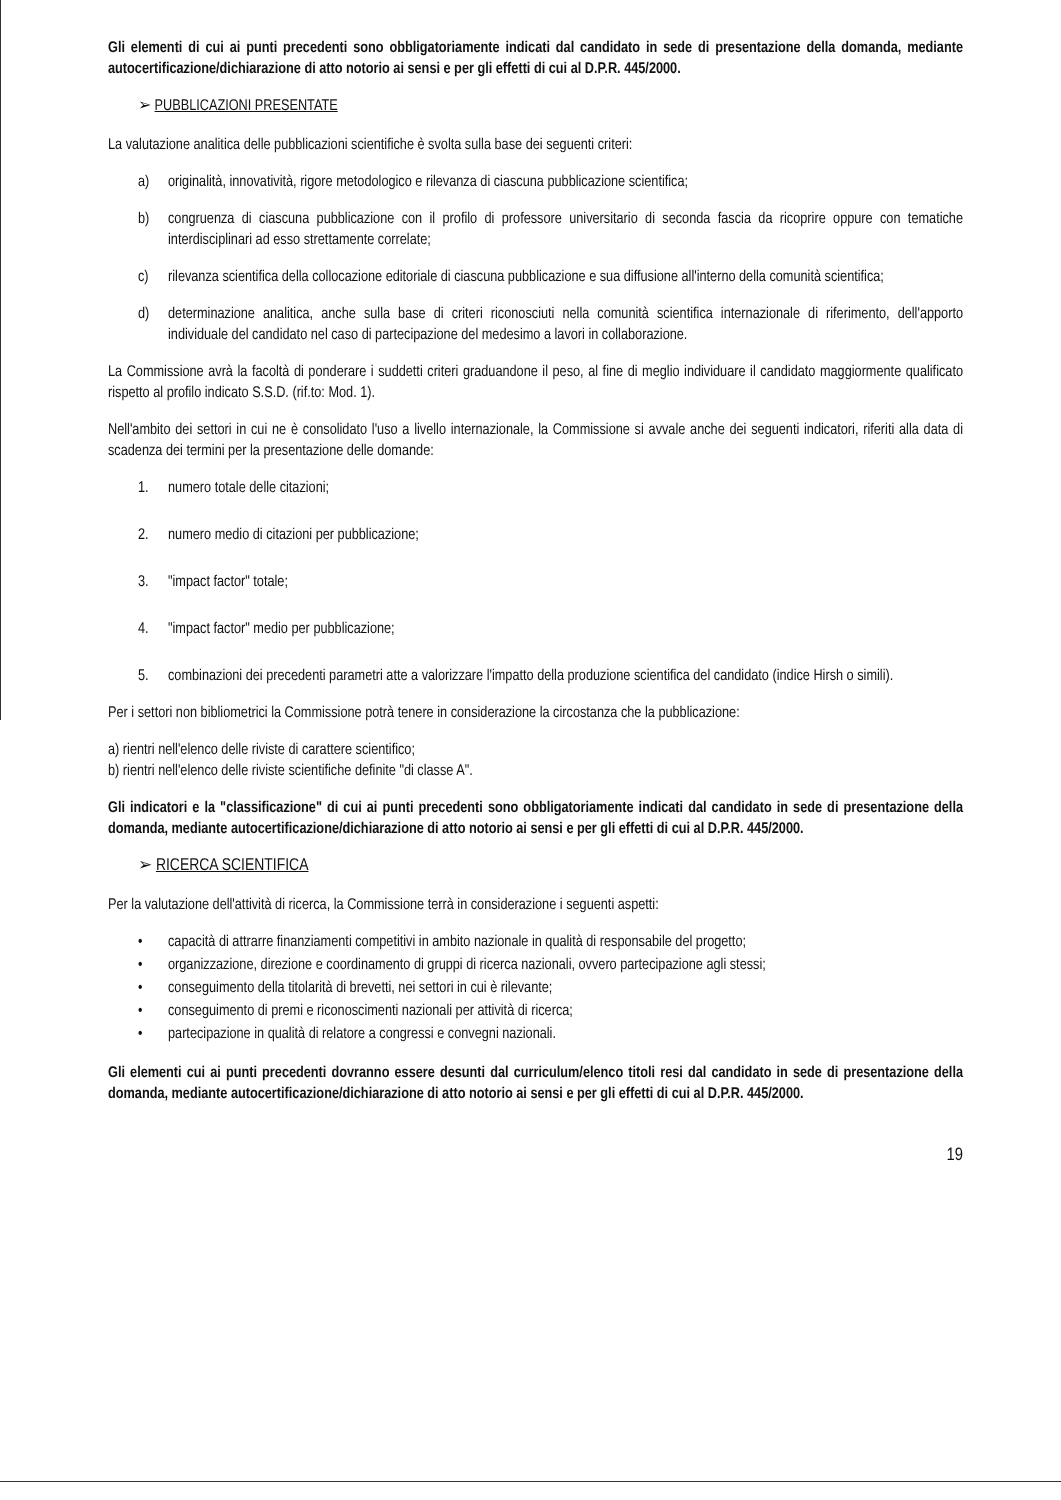Gli elementi di cui ai punti precedenti sono obbligatoriamente indicati dal candidato in sede di presentazione della domanda, mediante autocertificazione/dichiarazione di atto notorio ai sensi e per gli effetti di cui al D.P.R. 445/2000.
➢ PUBBLICAZIONI PRESENTATE
La valutazione analitica delle pubblicazioni scientifiche è svolta sulla base dei seguenti criteri:
a) originalità, innovatività, rigore metodologico e rilevanza di ciascuna pubblicazione scientifica;
b) congruenza di ciascuna pubblicazione con il profilo di professore universitario di seconda fascia da ricoprire oppure con tematiche interdisciplinari ad esso strettamente correlate;
c) rilevanza scientifica della collocazione editoriale di ciascuna pubblicazione e sua diffusione all'interno della comunità scientifica;
d) determinazione analitica, anche sulla base di criteri riconosciuti nella comunità scientifica internazionale di riferimento, dell'apporto individuale del candidato nel caso di partecipazione del medesimo a lavori in collaborazione.
La Commissione avrà la facoltà di ponderare i suddetti criteri graduandone il peso, al fine di meglio individuare il candidato maggiormente qualificato rispetto al profilo indicato S.S.D. (rif.to: Mod. 1).
Nell'ambito dei settori in cui ne è consolidato l'uso a livello internazionale, la Commissione si avvale anche dei seguenti indicatori, riferiti alla data di scadenza dei termini per la presentazione delle domande:
1. numero totale delle citazioni;
2. numero medio di citazioni per pubblicazione;
3. "impact factor" totale;
4. "impact factor" medio per pubblicazione;
5. combinazioni dei precedenti parametri atte a valorizzare l'impatto della produzione scientifica del candidato (indice Hirsh o simili).
Per i settori non bibliometrici la Commissione potrà tenere in considerazione la circostanza che la pubblicazione:
a) rientri nell'elenco delle riviste di carattere scientifico;
b) rientri nell'elenco delle riviste scientifiche definite "di classe A".
Gli indicatori e la "classificazione" di cui ai punti precedenti sono obbligatoriamente indicati dal candidato in sede di presentazione della domanda, mediante autocertificazione/dichiarazione di atto notorio ai sensi e per gli effetti di cui al D.P.R. 445/2000.
➢ RICERCA SCIENTIFICA
Per la valutazione dell'attività di ricerca, la Commissione terrà in considerazione i seguenti aspetti:
• capacità di attrarre finanziamenti competitivi in ambito nazionale in qualità di responsabile del progetto;
• organizzazione, direzione e coordinamento di gruppi di ricerca nazionali, ovvero partecipazione agli stessi;
• conseguimento della titolarità di brevetti, nei settori in cui è rilevante;
• conseguimento di premi e riconoscimenti nazionali per attività di ricerca;
• partecipazione in qualità di relatore a congressi e convegni nazionali.
Gli elementi cui ai punti precedenti dovranno essere desunti dal curriculum/elenco titoli resi dal candidato in sede di presentazione della domanda, mediante autocertificazione/dichiarazione di atto notorio ai sensi e per gli effetti di cui al D.P.R. 445/2000.
19